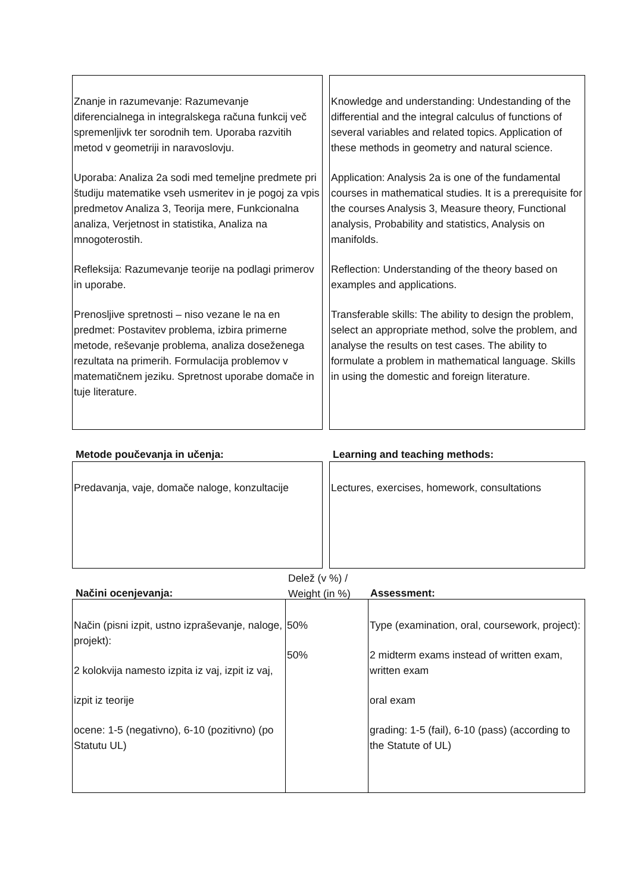Znanje in razumevanje: Razumevanje diferencialnega in integralskega računa funkcij več spremenljivk ter sorodnih tem. Uporaba razvitih metod v geometriji in naravoslovju.
Uporaba: Analiza 2a sodi med temeljne predmete pri študiju matematike vseh usmeritev in je pogoj za vpis predmetov Analiza 3, Teorija mere, Funkcionalna analiza, Verjetnost in statistika, Analiza na mnogoterostih.
Refleksija: Razumevanje teorije na podlagi primerov in uporabe.
Prenosljive spretnosti – niso vezane le na en predmet: Postavitev problema, izbira primerne metode, reševanje problema, analiza doseženega rezultata na primerih. Formulacija problemov v matematičnem jeziku. Spretnost uporabe domače in tuje literature.
Knowledge and understanding: Undestanding of the differential and the integral calculus of functions of several variables and related topics. Application of these methods in geometry and natural science.
Application: Analysis 2a is one of the fundamental courses in mathematical studies. It is a prerequisite for the courses Analysis 3, Measure theory, Functional analysis, Probability and statistics, Analysis on manifolds.
Reflection: Understanding of the theory based on examples and applications.
Transferable skills: The ability to design the problem, select an appropriate method, solve the problem, and analyse the results on test cases. The ability to formulate a problem in mathematical language. Skills in using the domestic and foreign literature.
Metode poučevanja in učenja: Learning and teaching methods:
Predavanja, vaje, domače naloge, konzultacije
Lectures, exercises, homework, consultations
Načini ocenjevanja:
Delež (v %) /
Weight (in %)
Assessment:
| Način (pisni izpit, ustno izpraševanje, naloge, projekt): 2 kolokvija namesto izpita iz vaj, izpit iz vaj, izpit iz teorije ocene: 1-5 (negativno), 6-10 (pozitivno) (po Statutu UL) | 50% 50% | Type (examination, oral, coursework, project): 2 midterm exams instead of written exam, written exam oral exam grading: 1-5 (fail), 6-10 (pass) (according to the Statute of UL) |